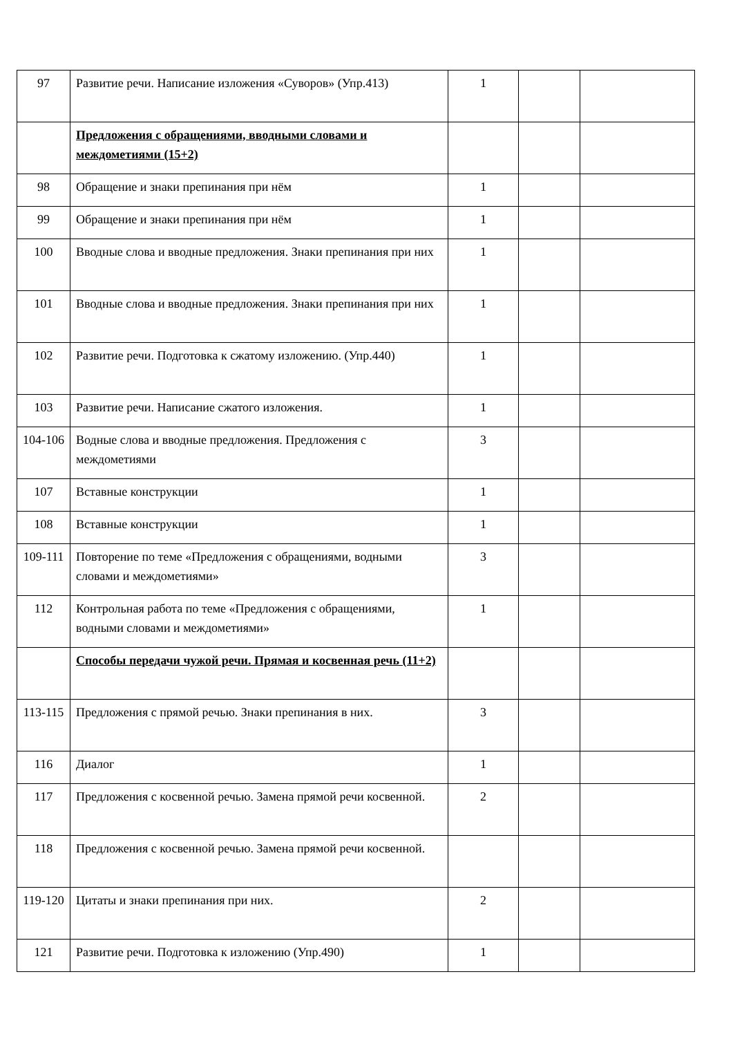| 97 | Развитие речи. Написание изложения «Суворов» (Упр.413) | 1 | | |
| | Предложения с обращениями, вводными словами и междометиями (15+2) | | | |
| 98 | Обращение и знаки препинания при нём | 1 | | |
| 99 | Обращение и знаки препинания при нём | 1 | | |
| 100 | Вводные слова и вводные предложения. Знаки препинания при них | 1 | | |
| 101 | Вводные слова и вводные предложения. Знаки препинания при них | 1 | | |
| 102 | Развитие речи. Подготовка к сжатому изложению. (Упр.440) | 1 | | |
| 103 | Развитие речи. Написание сжатого изложения. | 1 | | |
| 104-106 | Водные слова и вводные предложения. Предложения с междометиями | 3 | | |
| 107 | Вставные конструкции | 1 | | |
| 108 | Вставные конструкции | 1 | | |
| 109-111 | Повторение по теме «Предложения с обращениями, водными словами и междометиями» | 3 | | |
| 112 | Контрольная работа по теме «Предложения с обращениями, водными словами и междометиями» | 1 | | |
| | Способы передачи чужой речи. Прямая и косвенная речь (11+2) | | | |
| 113-115 | Предложения с прямой речью. Знаки препинания в них. | 3 | | |
| 116 | Диалог | 1 | | |
| 117 | Предложения с косвенной речью. Замена прямой речи косвенной. | 2 | | |
| 118 | Предложения с косвенной речью. Замена прямой речи косвенной. | | | |
| 119-120 | Цитаты и знаки препинания при них. | 2 | | |
| 121 | Развитие речи. Подготовка к изложению (Упр.490) | 1 | | |